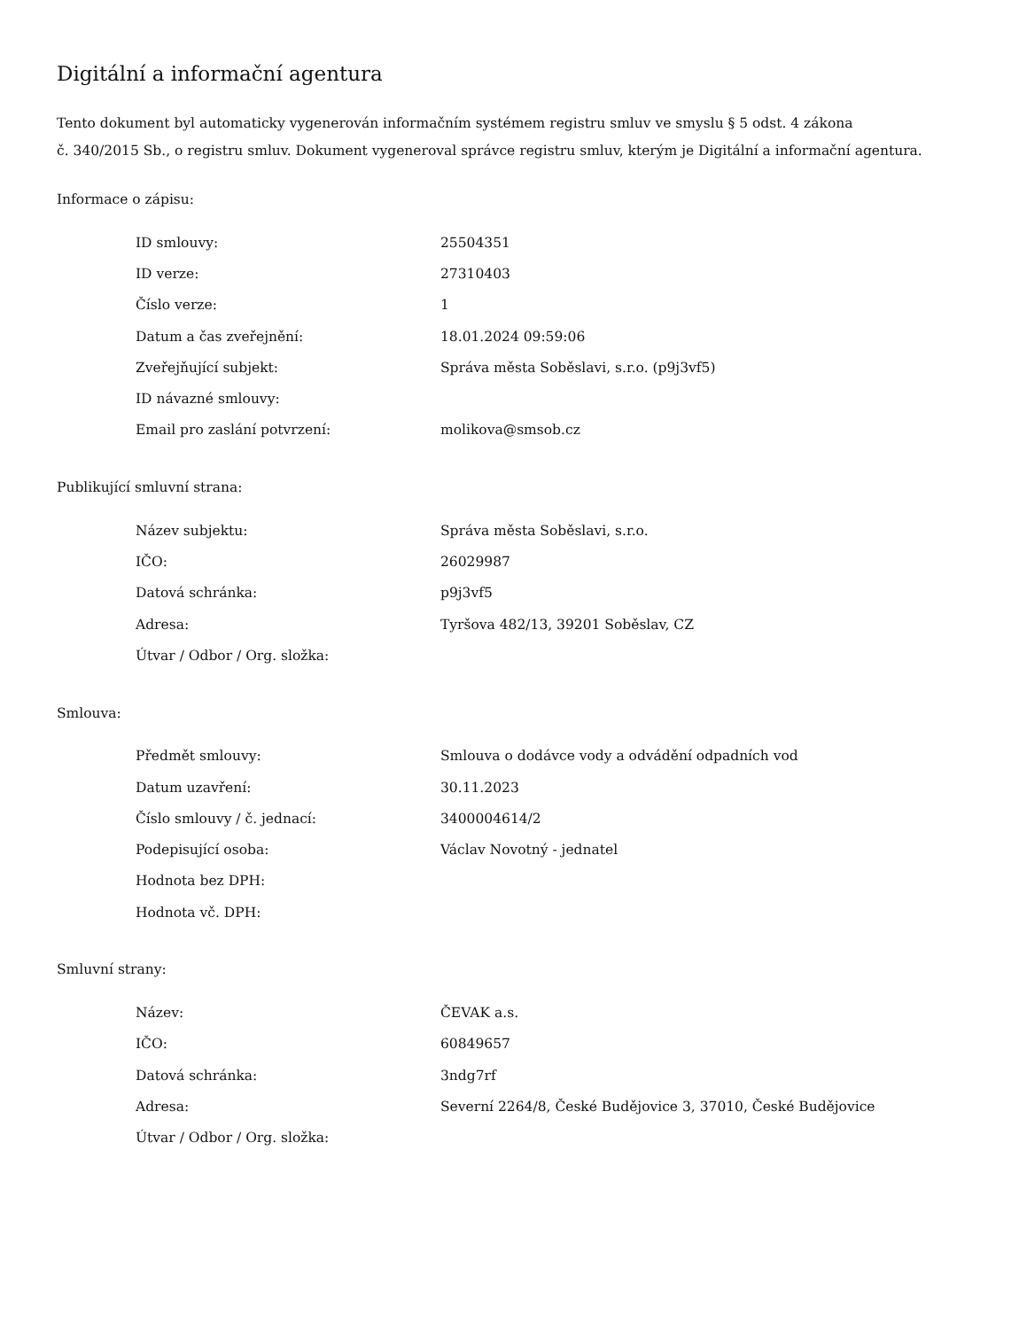Digitální a informační agentura
Tento dokument byl automaticky vygenerován informačním systémem registru smluv ve smyslu § 5 odst. 4 zákona
č. 340/2015 Sb., o registru smluv. Dokument vygeneroval správce registru smluv, kterým je Digitální a informační agentura.
Informace o zápisu:
| ID smlouvy: | 25504351 |
| ID verze: | 27310403 |
| Číslo verze: | 1 |
| Datum a čas zveřejnění: | 18.01.2024 09:59:06 |
| Zveřejňující subjekt: | Správa města Soběslavi, s.r.o. (p9j3vf5) |
| ID návazné smlouvy: | |
| Email pro zaslání potvrzení: | molikova@smsob.cz |
Publikující smluvní strana:
| Název subjektu: | Správa města Soběslavi, s.r.o. |
| IČO: | 26029987 |
| Datová schránka: | p9j3vf5 |
| Adresa: | Tyršova 482/13, 39201 Soběslav, CZ |
| Útvar / Odbor / Org. složka: | |
Smlouva:
| Předmět smlouvy: | Smlouva o dodávce vody a odvádění odpadních vod |
| Datum uzavření: | 30.11.2023 |
| Číslo smlouvy / č. jednací: | 3400004614/2 |
| Podepisující osoba: | Václav Novotný - jednatel |
| Hodnota bez DPH: | |
| Hodnota vč. DPH: | |
Smluvní strany:
| Název: | ČEVAK a.s. |
| IČO: | 60849657 |
| Datová schránka: | 3ndg7rf |
| Adresa: | Severní 2264/8, České Budějovice 3, 37010, České Budějovice |
| Útvar / Odbor / Org. složka: | |